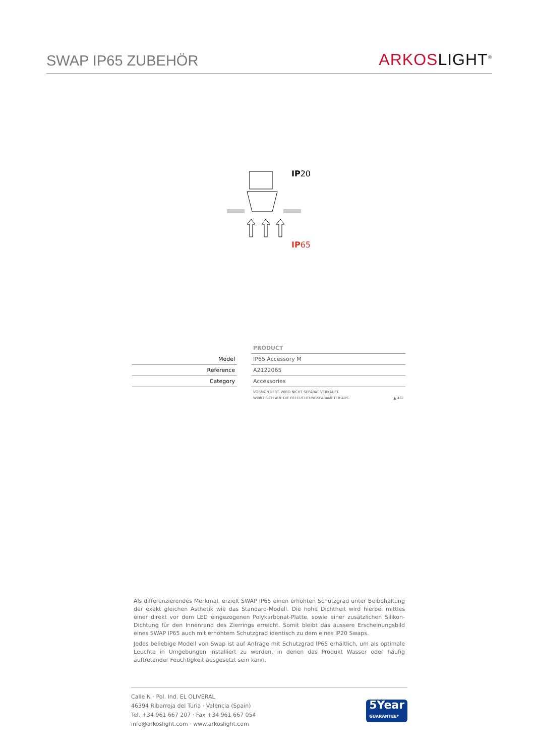SWAP IP65 ZUBEHÖR
ARKOS LIGHT<sup>®</sup>
IP20
IP65
| | | PRODUCT |
| Model | | IP65 Accessory M |
| Reference | | A2122065 |
| Category | | Accessories |
| | | VORMONTIERT. WIRD NICHT SEPARAT VERKAUFT. WIRKT SICH AUF DIE BELEUCHTUNGSPARAMETER AUS. ▲ 46º |
Als differenzierendes Merkmal, erzielt SWAP IP65 einen erhöhten Schutzgrad unter Beibehaltung der exakt gleichen Ästhetik wie das Standard-Modell. Die hohe Dichtheit wird hierbei mittles einer direkt vor dem LED eingezogenen Polykarbonat-Platte, sowie einer zusätzlichen Silikon-Dichtung für den Innenrand des Zierrings erreicht. Somit bleibt das äussere Erscheinungsbild eines SWAP IP65 auch mit erhöhtem Schutzgrad identisch zu dem eines IP20 Swaps.
Jedes beliebige Modell von Swap ist auf Anfrage mit Schutzgrad IP65 erhältlich, um als optimale Leuchte in Umgebungen installiert zu werden, in denen das Produkt Wasser oder häufig auftretender Feuchtigkeit ausgesetzt sein kann.
Calle N · Pol. Ind. EL OLIVERAL
46394 Ribarroja del Turia · Valencia (Spain)
Tel. +34 961 667 207 · Fax +34 961 667 054
info@arkoslight.com · www.arkoslight.com
5Year
GUARANTEE*